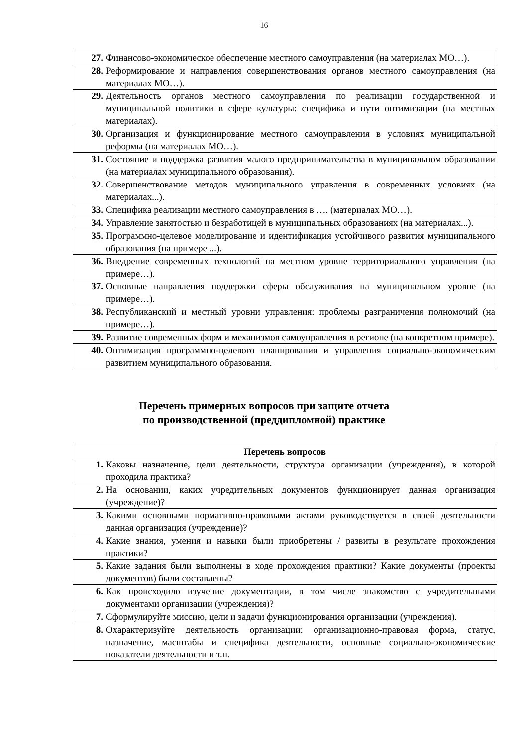16
| 27. Финансово-экономическое обеспечение местного самоуправления (на материалах МО…). |
| 28. Реформирование и направления совершенствования органов местного самоуправления (на материалах МО…). |
| 29. Деятельность органов местного самоуправления по реализации государственной и муниципальной политики в сфере культуры: специфика и пути оптимизации (на местных материалах). |
| 30. Организация и функционирование местного самоуправления в условиях муниципальной реформы (на материалах МО…). |
| 31. Состояние и поддержка развития малого предпринимательства в муниципальном образовании (на материалах муниципального образования). |
| 32. Совершенствование методов муниципального управления в современных условиях (на материалах...). |
| 33. Специфика реализации местного самоуправления в …. (материалах МО…). |
| 34. Управление занятостью и безработицей в муниципальных образованиях (на материалах...). |
| 35. Программно-целевое моделирование и идентификация устойчивого развития муниципального образования (на примере ...). |
| 36. Внедрение современных технологий на местном уровне территориального управления (на примере…). |
| 37. Основные направления поддержки сферы обслуживания на муниципальном уровне (на примере…). |
| 38. Республиканский и местный уровни управления: проблемы разграничения полномочий (на примере…). |
| 39. Развитие современных форм и механизмов самоуправления в регионе (на конкретном примере). |
| 40. Оптимизация программно-целевого планирования и управления социально-экономическим развитием муниципального образования. |
Перечень примерных вопросов при защите отчета
по производственной (преддипломной) практике
| Перечень вопросов |
| --- |
| 1. Каковы назначение, цели деятельности, структура организации (учреждения), в которой проходила практика? |
| 2. На основании, каких учредительных документов функционирует данная организация (учреждение)? |
| 3. Какими основными нормативно-правовыми актами руководствуется в своей деятельности данная организация (учреждение)? |
| 4. Какие знания, умения и навыки были приобретены / развиты в результате прохождения практики? |
| 5. Какие задания были выполнены в ходе прохождения практики? Какие документы (проекты документов) были составлены? |
| 6. Как происходило изучение документации, в том числе знакомство с учредительными документами организации (учреждения)? |
| 7. Сформулируйте миссию, цели и задачи функционирования организации (учреждения). |
| 8. Охарактеризуйте деятельность организации: организационно-правовая форма, статус, назначение, масштабы и специфика деятельности, основные социально-экономические показатели деятельности и т.п. |